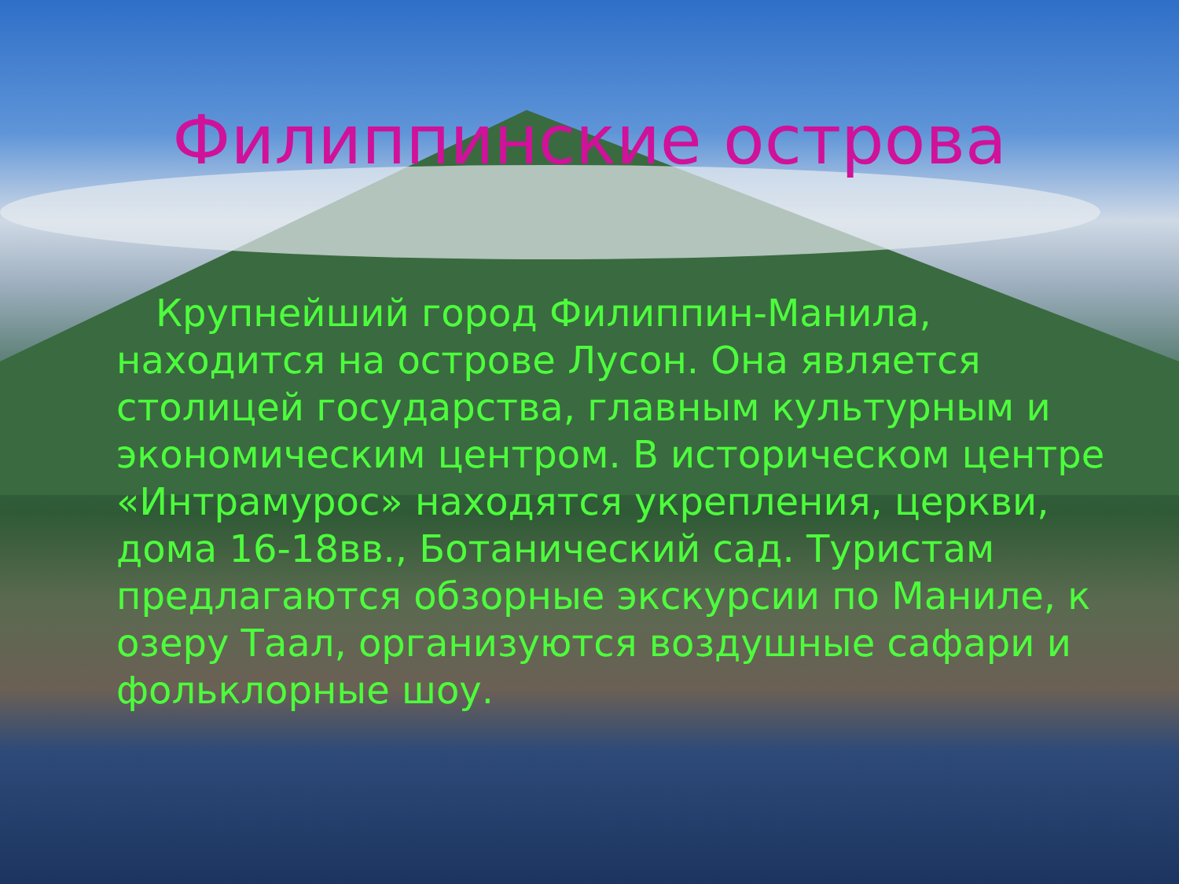Филиппинские острова
Крупнейший город Филиппин-Манила, находится на острове Лусон. Она является столицей государства, главным культурным и экономическим центром. В историческом центре «Интрамурос» находятся укрепления, церкви, дома 16-18вв., Ботанический сад. Туристам предлагаются обзорные экскурсии по Маниле, к озеру Таал, организуются воздушные сафари и фольклорные шоу.